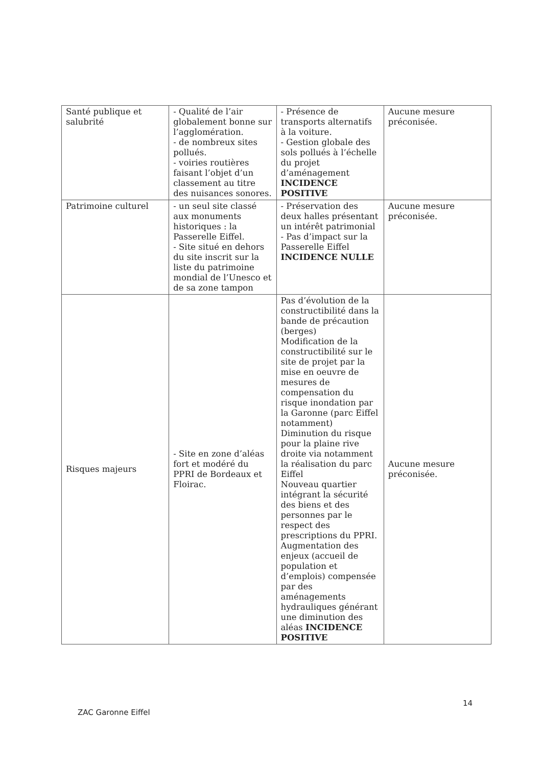| Santé publique et salubrité | - Qualité de l’air globalement bonne sur l’agglomération. - de nombreux sites pollués. - voiries routières faisant l’objet d’un classement au titre des nuisances sonores. | - Présence de transports alternatifs à la voiture. - Gestion globale des sols pollués à l’échelle du projet d’aménagement INCIDENCE POSITIVE | Aucune mesure préconisée. |
| Patrimoine culturel | - un seul site classé aux monuments historiques : la Passerelle Eiffel. - Site situé en dehors du site inscrit sur la liste du patrimoine mondial de l’Unesco et de sa zone tampon | - Préservation des deux halles présentant un intérêt patrimonial - Pas d’impact sur la Passerelle Eiffel INCIDENCE NULLE | Aucune mesure préconisée. |
| Risques majeurs | - Site en zone d’aléas fort et modéré du PPRI de Bordeaux et Floirac. | Pas d’évolution de la constructibilité dans la bande de précaution (berges) Modification de la constructibilité sur le site de projet par la mise en oeuvre de mesures de compensation du risque inondation par la Garonne (parc Eiffel notamment) Diminution du risque pour la plaine rive droite via notamment la réalisation du parc Eiffel Nouveau quartier intégrant la sécurité des biens et des personnes par le respect des prescriptions du PPRI. Augmentation des enjeux (accueil de population et d’emplois) compensée par des aménagements hydrauliques générant une diminution des aléas INCIDENCE POSITIVE | Aucune mesure préconisée. |
14
ZAC Garonne Eiffel